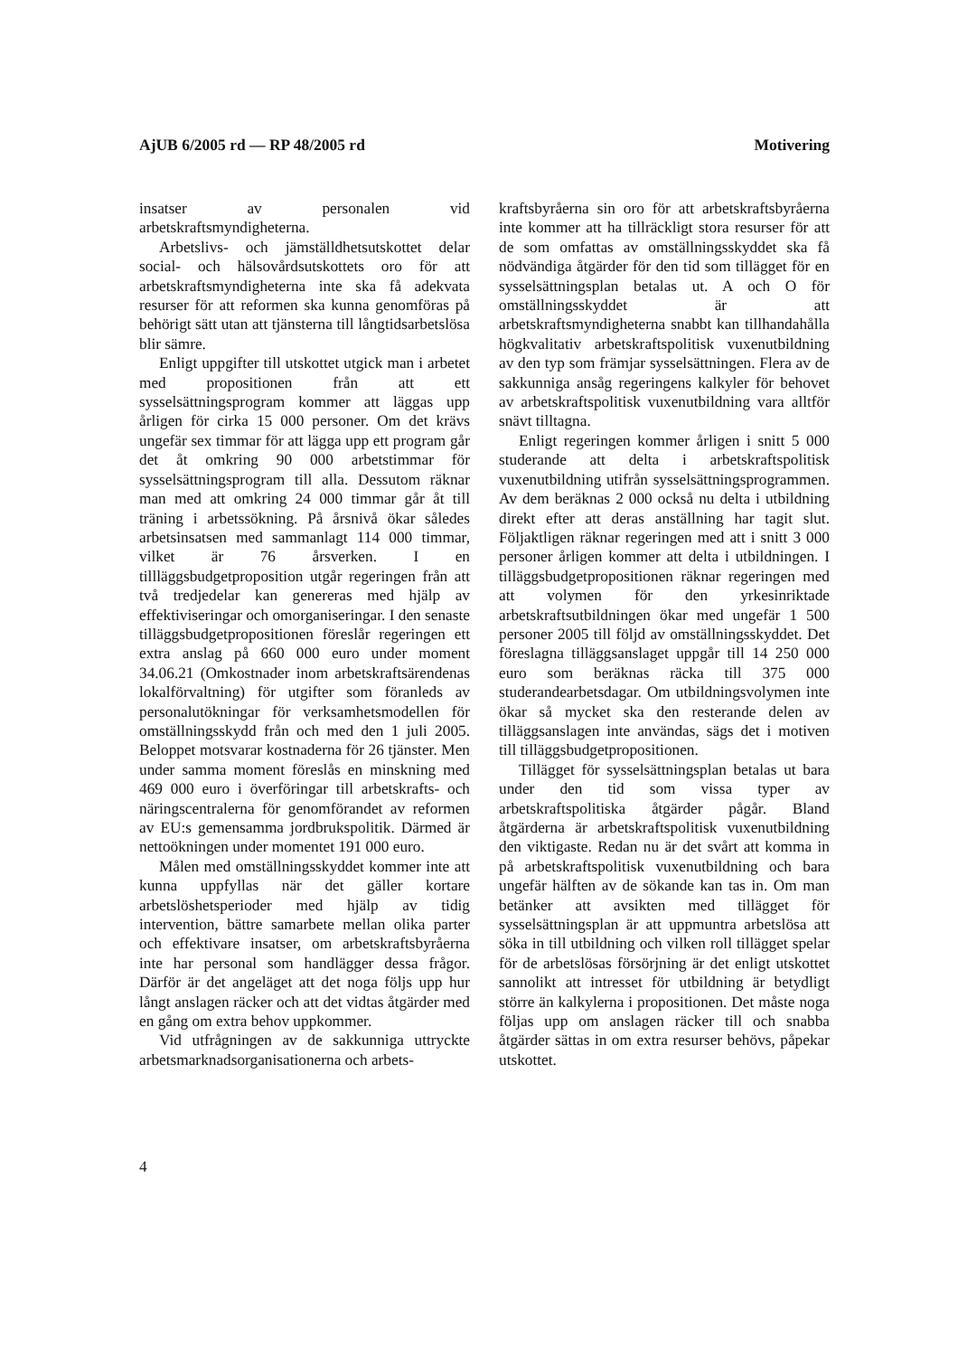AjUB 6/2005 rd — RP 48/2005 rd Motivering
insatser av personalen vid arbetskraftsmyndigheterna.
Arbetslivs- och jämställdhetsutskottet delar social- och hälsovårdsutskottets oro för att arbetskraftsmyndigheterna inte ska få adekvata resurser för att reformen ska kunna genomföras på behörigt sätt utan att tjänsterna till långtidsarbetslösa blir sämre.
Enligt uppgifter till utskottet utgick man i arbetet med propositionen från att ett sysselsättningsprogram kommer att läggas upp årligen för cirka 15 000 personer. Om det krävs ungefär sex timmar för att lägga upp ett program går det åt omkring 90 000 arbetstimmar för sysselsättningsprogram till alla. Dessutom räknar man med att omkring 24 000 timmar går åt till träning i arbetssökning. På årsnivå ökar således arbetsinsatsen med sammanlagt 114 000 timmar, vilket är 76 årsverken. I en tillläggsbudgetproposition utgår regeringen från att två tredjedelar kan genereras med hjälp av effektiviseringar och omorganiseringar. I den senaste tilläggsbudgetpropositionen föreslår regeringen ett extra anslag på 660 000 euro under moment 34.06.21 (Omkostnader inom arbetskraftsärendenas lokalförvaltning) för utgifter som föranleds av personalutökningar för verksamhetsmodellen för omställningsskydd från och med den 1 juli 2005. Beloppet motsvarar kostnaderna för 26 tjänster. Men under samma moment föreslås en minskning med 469 000 euro i överföringar till arbetskrafts- och näringscentralerna för genomförandet av reformen av EU:s gemensamma jordbrukspolitik. Därmed är nettoökningen under momentet 191 000 euro.
Målen med omställningsskyddet kommer inte att kunna uppfyllas när det gäller kortare arbetslöshetsperioder med hjälp av tidig intervention, bättre samarbete mellan olika parter och effektivare insatser, om arbetskraftsbyråerna inte har personal som handlägger dessa frågor. Därför är det angeläget att det noga följs upp hur långt anslagen räcker och att det vidtas åtgärder med en gång om extra behov uppkommer.
Vid utfrågningen av de sakkunniga uttryckte arbetsmarknadsorganisationerna och arbets-
kraftsbyråerna sin oro för att arbetskraftsbyråerna inte kommer att ha tillräckligt stora resurser för att de som omfattas av omställningsskyddet ska få nödvändiga åtgärder för den tid som tillägget för en sysselsättningsplan betalas ut. A och O för omställningsskyddet är att arbetskraftsmyndigheterna snabbt kan tillhandahålla högkvalitativ arbetskraftspolitisk vuxenutbildning av den typ som främjar sysselsättningen. Flera av de sakkunniga ansåg regeringens kalkyler för behovet av arbetskraftspolitisk vuxenutbildning vara alltför snävt tilltagna.
Enligt regeringen kommer årligen i snitt 5 000 studerande att delta i arbetskraftspolitisk vuxenutbildning utifrån sysselsättningsprogrammen. Av dem beräknas 2 000 också nu delta i utbildning direkt efter att deras anställning har tagit slut. Följaktligen räknar regeringen med att i snitt 3 000 personer årligen kommer att delta i utbildningen. I tilläggsbudgetpropositionen räknar regeringen med att volymen för den yrkesinriktade arbetskraftsutbildningen ökar med ungefär 1 500 personer 2005 till följd av omställningsskyddet. Det föreslagna tilläggsanslaget uppgår till 14 250 000 euro som beräknas räcka till 375 000 studerandearbetsdagar. Om utbildningsvolymen inte ökar så mycket ska den resterande delen av tilläggsanslagen inte användas, sägs det i motiven till tilläggsbudgetpropositionen.
Tillägget för sysselsättningsplan betalas ut bara under den tid som vissa typer av arbetskraftspolitiska åtgärder pågår. Bland åtgärderna är arbetskraftspolitisk vuxenutbildning den viktigaste. Redan nu är det svårt att komma in på arbetskraftspolitisk vuxenutbildning och bara ungefär hälften av de sökande kan tas in. Om man betänker att avsikten med tillägget för sysselsättningsplan är att uppmuntra arbetslösa att söka in till utbildning och vilken roll tillägget spelar för de arbetslösas försörjning är det enligt utskottet sannolikt att intresset för utbildning är betydligt större än kalkylerna i propositionen. Det måste noga följas upp om anslagen räcker till och snabba åtgärder sättas in om extra resurser behövs, påpekar utskottet.
4